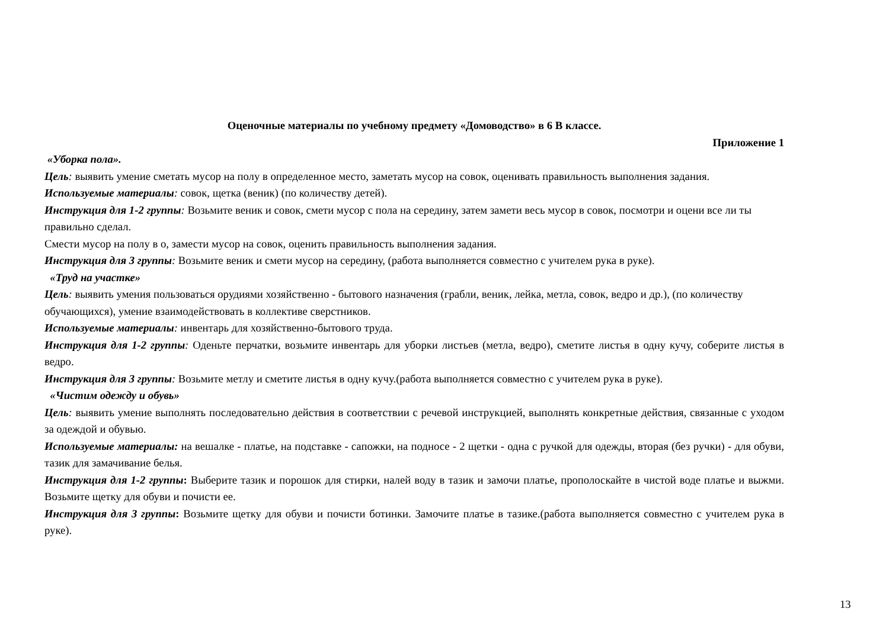Оценочные материалы по учебному предмету «Домоводство» в 6 В классе.
Приложение 1
«Уборка пола».
Цель: выявить умение сметать мусор на полу в определенное место, заметать мусор на совок, оценивать правильность выполнения задания.
Используемые материалы: совок, щетка (веник) (по количеству детей).
Инструкция для 1-2 группы: Возьмите веник и совок, смети мусор с пола на середину, затем замети весь мусор в совок, посмотри и оцени все ли ты правильно сделал.
Смести мусор на полу в о, замести мусор на совок, оценить правильность выполнения задания.
Инструкция для 3 группы: Возьмите веник и смети мусор на середину, (работа выполняется совместно с учителем рука в руке).
«Труд на участке»
Цель: выявить умения пользоваться орудиями хозяйственно - бытового назначения (грабли, веник, лейка, метла, совок, ведро и др.), (по количеству обучающихся), умение взаимодействовать в коллективе сверстников.
Используемые материалы: инвентарь для хозяйственно-бытового труда.
Инструкция для 1-2 группы: Оденьте перчатки, возьмите инвентарь для уборки листьев (метла, ведро), сметите листья в одну кучу, соберите листья в ведро.
Инструкция для 3 группы: Возьмите метлу и сметите листья в одну кучу.(работа выполняется совместно с учителем рука в руке).
«Чистим одежду и обувь»
Цель: выявить умение выполнять последовательно действия в соответствии с речевой инструкцией, выполнять конкретные действия, связанные с уходом за одеждой и обувью.
Используемые материалы: на вешалке - платье, на подставке - сапожки, на подносе - 2 щетки - одна с ручкой для одежды, вторая (без ручки) - для обуви, тазик для замачивание белья.
Инструкция для 1-2 группы: Выберите тазик и порошок для стирки, налей воду в тазик и замочи платье, прополоскайте в чистой воде платье и выжми. Возьмите щетку для обуви и почисти ее.
Инструкция для 3 группы: Возьмите щетку для обуви и почисти ботинки. Замочите платье в тазике.(работа выполняется совместно с учителем рука в руке).
13